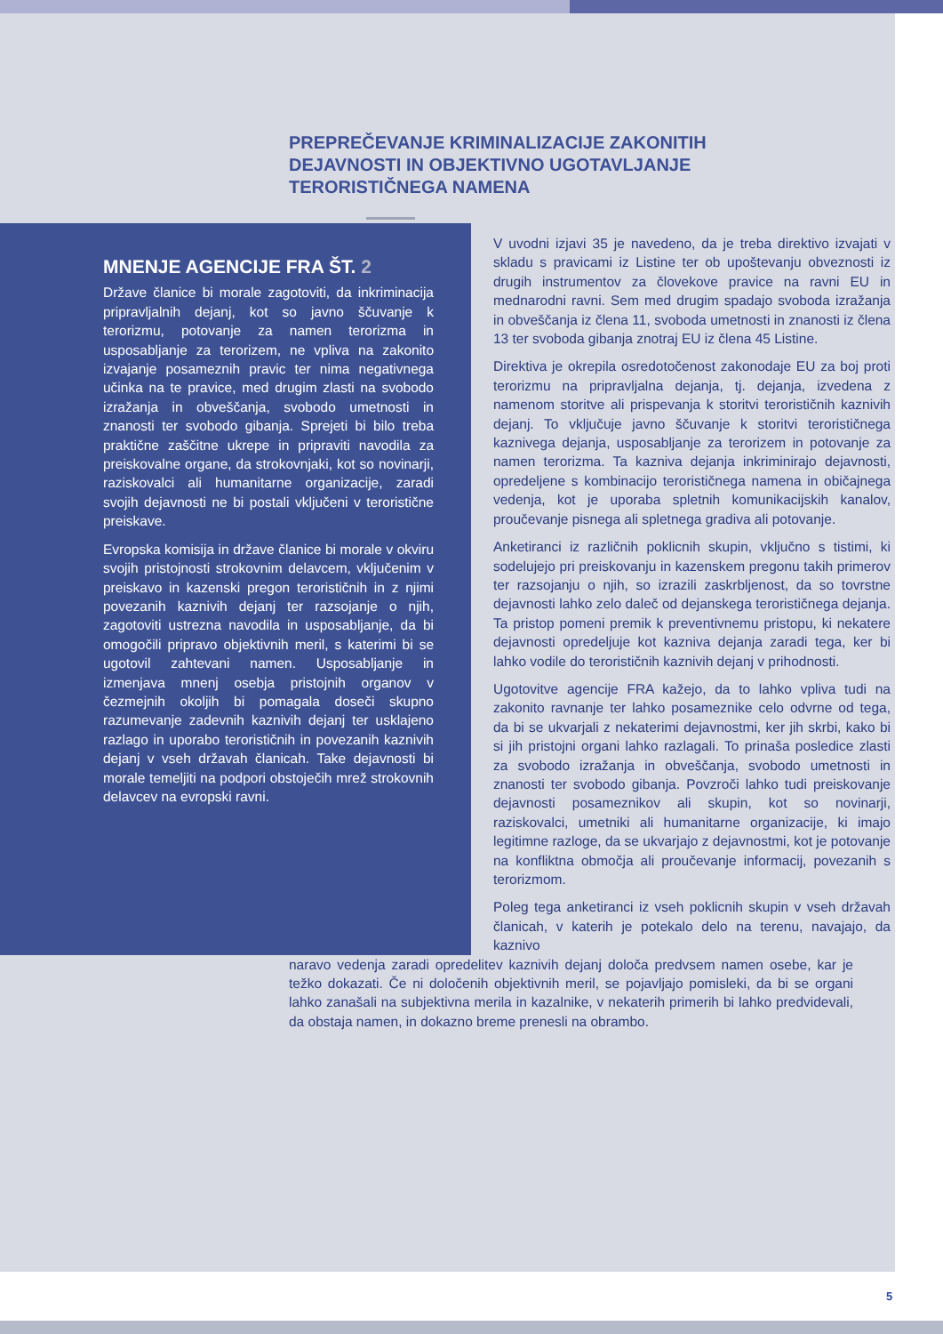PREPREČEVANJE KRIMINALIZACIJE ZAKONITIH DEJAVNOSTI IN OBJEKTIVNO UGOTAVLJANJE TERORISTIČNEGA NAMENA
MNENJE AGENCIJE FRA ŠT. 2
Države članice bi morale zagotoviti, da inkriminacija pripravljalnih dejanj, kot so javno ščuvanje k terorizmu, potovanje za namen terorizma in usposabljanje za terorizem, ne vpliva na zakonito izvajanje posameznih pravic ter nima negativnega učinka na te pravice, med drugim zlasti na svobodo izražanja in obveščanja, svobodo umetnosti in znanosti ter svobodo gibanja. Sprejeti bi bilo treba praktične zaščitne ukrepe in pripraviti navodila za preiskovalne organe, da strokovnjaki, kot so novinarji, raziskovalci ali humanitarne organizacije, zaradi svojih dejavnosti ne bi postali vključeni v teroristične preiskave.
Evropska komisija in države članice bi morale v okviru svojih pristojnosti strokovnim delavcem, vključenim v preiskavo in kazenski pregon terorističnih in z njimi povezanih kaznivih dejanj ter razsojanje o njih, zagotoviti ustrezna navodila in usposabljanje, da bi omogočili pripravo objektivnih meril, s katerimi bi se ugotovil zahtevani namen. Usposabljanje in izmenjava mnenj osebja pristojnih organov v čezmejnih okoljih bi pomagala doseči skupno razumevanje zadevnih kaznivih dejanj ter usklajeno razlago in uporabo terorističnih in povezanih kaznivih dejanj v vseh državah članicah. Take dejavnosti bi morale temeljiti na podpori obstoječih mrež strokovnih delavcev na evropski ravni.
V uvodni izjavi 35 je navedeno, da je treba direktivo izvajati v skladu s pravicami iz Listine ter ob upoštevanju obveznosti iz drugih instrumentov za človekove pravice na ravni EU in mednarodni ravni. Sem med drugim spadajo svoboda izražanja in obveščanja iz člena 11, svoboda umetnosti in znanosti iz člena 13 ter svoboda gibanja znotraj EU iz člena 45 Listine.
Direktiva je okrepila osredotočenost zakonodaje EU za boj proti terorizmu na pripravljalna dejanja, tj. dejanja, izvedena z namenom storitve ali prispevanja k storitvi terorističnih kaznivih dejanj. To vključuje javno ščuvanje k storitvi terorističnega kaznivega dejanja, usposabljanje za terorizem in potovanje za namen terorizma. Ta kazniva dejanja inkriminirajo dejavnosti, opredeljene s kombinacijo terorističnega namena in običajnega vedenja, kot je uporaba spletnih komunikacijskih kanalov, proučevanje pisnega ali spletnega gradiva ali potovanje.
Anketiranci iz različnih poklicnih skupin, vključno s tistimi, ki sodelujejo pri preiskovanju in kazenskem pregonu takih primerov ter razsojanju o njih, so izrazili zaskrbljenost, da so tovrstne dejavnosti lahko zelo daleč od dejanskega terorističnega dejanja. Ta pristop pomeni premik k preventivnemu pristopu, ki nekatere dejavnosti opredeljuje kot kazniva dejanja zaradi tega, ker bi lahko vodile do terorističnih kaznivih dejanj v prihodnosti.
Ugotovitve agencije FRA kažejo, da to lahko vpliva tudi na zakonito ravnanje ter lahko posameznike celo odvrne od tega, da bi se ukvarjali z nekaterimi dejavnostmi, ker jih skrbi, kako bi si jih pristojni organi lahko razlagali. To prinaša posledice zlasti za svobodo izražanja in obveščanja, svobodo umetnosti in znanosti ter svobodo gibanja. Povzroči lahko tudi preiskovanje dejavnosti posameznikov ali skupin, kot so novinarji, raziskovalci, umetniki ali humanitarne organizacije, ki imajo legitimne razloge, da se ukvarjajo z dejavnostmi, kot je potovanje na konfliktna območja ali proučevanje informacij, povezanih s terorizmom.
Poleg tega anketiranci iz vseh poklicnih skupin v vseh državah članicah, v katerih je potekalo delo na terenu, navajajo, da kaznivo
naravo vedenja zaradi opredelitev kaznivih dejanj določa predvsem namen osebe, kar je težko dokazati. Če ni določenih objektivnih meril, se pojavljajo pomisleki, da bi se organi lahko zanašali na subjektivna merila in kazalnike, v nekaterih primerih bi lahko predvidevali, da obstaja namen, in dokazno breme prenesli na obrambo.
5